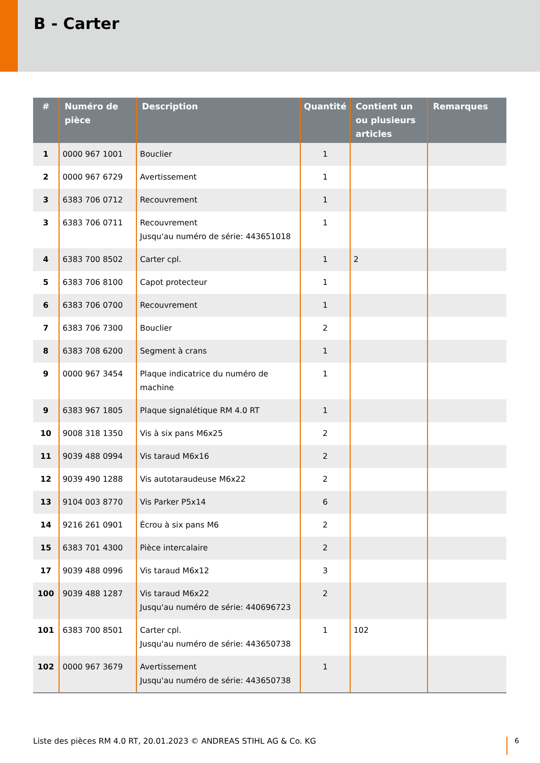B - Carter
| # | Numéro de pièce | Description | Quantité | Contient un ou plusieurs articles | Remarques |
| --- | --- | --- | --- | --- | --- |
| 1 | 0000 967 1001 | Bouclier | 1 | | |
| 2 | 0000 967 6729 | Avertissement | 1 | | |
| 3 | 6383 706 0712 | Recouvrement | 1 | | |
| 3 | 6383 706 0711 | Recouvrement Jusqu'au numéro de série: 443651018 | 1 | | |
| 4 | 6383 700 8502 | Carter cpl. | 1 | 2 | |
| 5 | 6383 706 8100 | Capot protecteur | 1 | | |
| 6 | 6383 706 0700 | Recouvrement | 1 | | |
| 7 | 6383 706 7300 | Bouclier | 2 | | |
| 8 | 6383 708 6200 | Segment à crans | 1 | | |
| 9 | 0000 967 3454 | Plaque indicatrice du numéro de machine | 1 | | |
| 9 | 6383 967 1805 | Plaque signalétique RM 4.0 RT | 1 | | |
| 10 | 9008 318 1350 | Vis à six pans M6x25 | 2 | | |
| 11 | 9039 488 0994 | Vis taraud M6x16 | 2 | | |
| 12 | 9039 490 1288 | Vis autotaraudeuse M6x22 | 2 | | |
| 13 | 9104 003 8770 | Vis Parker P5x14 | 6 | | |
| 14 | 9216 261 0901 | Écrou à six pans M6 | 2 | | |
| 15 | 6383 701 4300 | Pièce intercalaire | 2 | | |
| 17 | 9039 488 0996 | Vis taraud M6x12 | 3 | | |
| 100 | 9039 488 1287 | Vis taraud M6x22 Jusqu'au numéro de série: 440696723 | 2 | | |
| 101 | 6383 700 8501 | Carter cpl. Jusqu'au numéro de série: 443650738 | 1 | 102 | |
| 102 | 0000 967 3679 | Avertissement Jusqu'au numéro de série: 443650738 | 1 | | |
Liste des pièces RM 4.0 RT, 20.01.2023 © ANDREAS STIHL AG & Co. KG
6